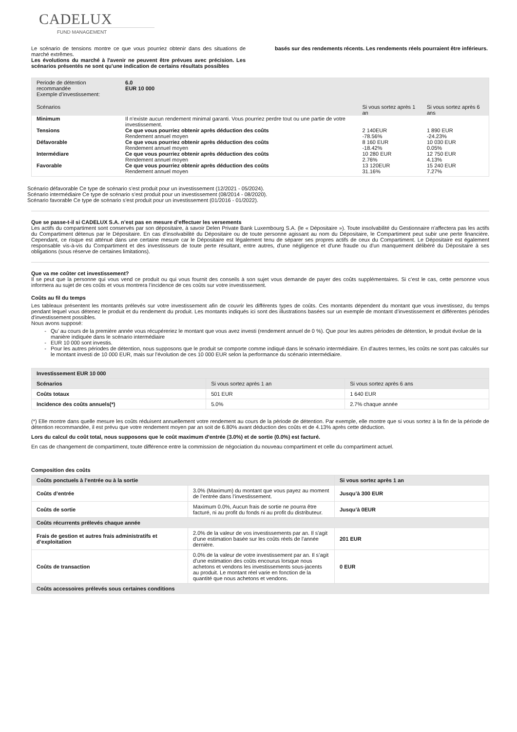CADELUX
FUND MANAGEMENT
Le scénario de tensions montre ce que vous pourriez obtenir dans des situations de marché extrêmes.
Les évolutions du marché à l'avenir ne peuvent être prévues avec précision. Les scénarios présentés ne sont qu'une indication de certains résultats possibles
basés sur des rendements récents. Les rendements réels pourraient être inférieurs.
| Periode de détention recommandée Exemple d’investissement: | 6.0 EUR 10 000 | | |
| Scénarios | | Si vous sortez après 1 an | Si vous sortez après 6 ans |
| Minimum | Il n’existe aucun rendement minimal garanti. Vous pourriez perdre tout ou une partie de votre investissement. | | |
| Tensions | Ce que vous pourriez obtenir après déduction des coûts | 2 140EUR | 1 890 EUR |
| | Rendement annuel moyen | -78.56% | -24.23% |
| Défavorable | Ce que vous pourriez obtenir après déduction des coûts | 8 160 EUR | 10 030 EUR |
| | Rendement annuel moyen | -18.42% | 0.05% |
| Intermédiare | Ce que vous pourriez obtenir après déduction des coûts | 10 280 EUR | 12 750 EUR |
| | Rendement annuel moyen | 2.76% | 4.13% |
| Favorable | Ce que vous pourriez obtenir après déduction des coûts | 13 120EUR | 15 240 EUR |
| | Rendement annuel moyen | 31.16% | 7.27% |
Scénario défavorable Ce type de scénario s’est produit pour un investissement (12/2021 - 05/2024).
Scénario intermédiaire Ce type de scénario s’est produit pour un investissement (08/2014 - 08/2020).
Scénario favorable Ce type de scénario s’est produit pour un investissement (01/2016 - 01/2022).
Que se passe-t-il si CADELUX S.A. n’est pas en mesure d’effectuer les versements
Les actifs du compartiment sont conservés par son dépositaire, à savoir Delen Private Bank Luxembourg S.A. (le « Dépositaire »). Toute insolvabilité du Gestionnaire n'affectera pas les actifs du Compartiment détenus par le Dépositaire. En cas d'insolvabilité du Dépositaire ou de toute personne agissant au nom du Dépositaire, le Compartiment peut subir une perte financière. Cependant, ce risque est atténué dans une certaine mesure car le Dépositaire est légalement tenu de séparer ses propres actifs de ceux du Compartiment. Le Dépositaire est également responsable vis-à-vis du Compartiment et des investisseurs de toute perte résultant, entre autres, d'une négligence et d'une fraude ou d'un manquement délibéré du Dépositaire à ses obligations (sous réserve de certaines limitations).
Que va me coûter cet investissement?
Il se peut que la personne qui vous vend ce produit ou qui vous fournit des conseils à son sujet vous demande de payer des coûts supplémentaires. Si c’est le cas, cette personne vous informera au sujet de ces coûts et vous montrera l’incidence de ces coûts sur votre investissement.
Coûts au fil du temps
Les tableaux présentent les montants prélevés sur votre investissement afin de couvrir les différents types de coûts. Ces montants dépendent du montant que vous investissez, du temps pendant lequel vous détenez le produit et du rendement du produit. Les montants indiqués ici sont des illustrations basées sur un exemple de montant d’investissement et différentes périodes d’investissement possibles.
Nous avons supposé:
Qu’ au cours de la première année vous récupéreriez le montant que vous avez investi (rendement annuel de 0 %). Que pour les autres périodes de détention, le produit évolue de la manière indiquée dans le scénario intermédiaire
EUR 10 000 sont investis.
Pour les autres périodes de détention, nous supposons que le produit se comporte comme indiqué dans le scénario intermédiaire. En d'autres termes, les coûts ne sont pas calculés sur le montant investi de 10 000 EUR, mais sur l'évolution de ces 10 000 EUR selon la performance du scénario intermédiaire.
| Investissement EUR 10 000 | | |
| --- | --- | --- |
| Scénarios | Si vous sortez après 1 an | Si vous sortez après 6 ans |
| Coûts totaux | 501 EUR | 1 640 EUR |
| Incidence des coûts annuels(*) | 5.0% | 2.7% chaque année |
(*) Elle montre dans quelle mesure les coûts réduisent annuellement votre rendement au cours de la période de détention. Par exemple, elle montre que si vous sortez à la fin de la période de détention recommandée, il est prévu que votre rendement moyen par an soit de 6.80% avant déduction des coûts et de 4.13% après cette déduction.
Lors du calcul du coût total, nous supposons que le coût maximum d'entrée (3.0%) et de sortie (0.0%) est facturé.
En cas de changement de compartiment, toute différence entre la commission de négociation du nouveau compartiment et celle du compartiment actuel.
Composition des coûts
| Coûts ponctuels à l’entrée ou à la sortie | | Si vous sortez après 1 an |
| --- | --- | --- |
| Coûts d’entrée | 3.0% (Maximum) du montant que vous payez au moment de l’entrée dans l’investissement. | Jusqu’à 300 EUR |
| Coûts de sortie | Maximum 0.0%, Aucun frais de sortie ne pourra être facturé, ni au profit du fonds ni au profit du distributeur. | Jusqu’à 0EUR |
| Coûts récurrents prélevés chaque année | | |
| Frais de gestion et autres frais administratifs et d’exploitation | 2.0% de la valeur de vos investissements par an. Il s'agit d'une estimation basée sur les coûts réels de l'année dernière. | 201 EUR |
| Coûts de transaction | 0.0% de la valeur de votre investissement par an. Il s’agit d’une estimation des coûts encourus lorsque nous achetons et vendons les investissements sous-jacents au produit. Le montant réel varie en fonction de la quantité que nous achetons et vendons. | 0 EUR |
| Coûts accessoires prélevés sous certaines conditions | | |